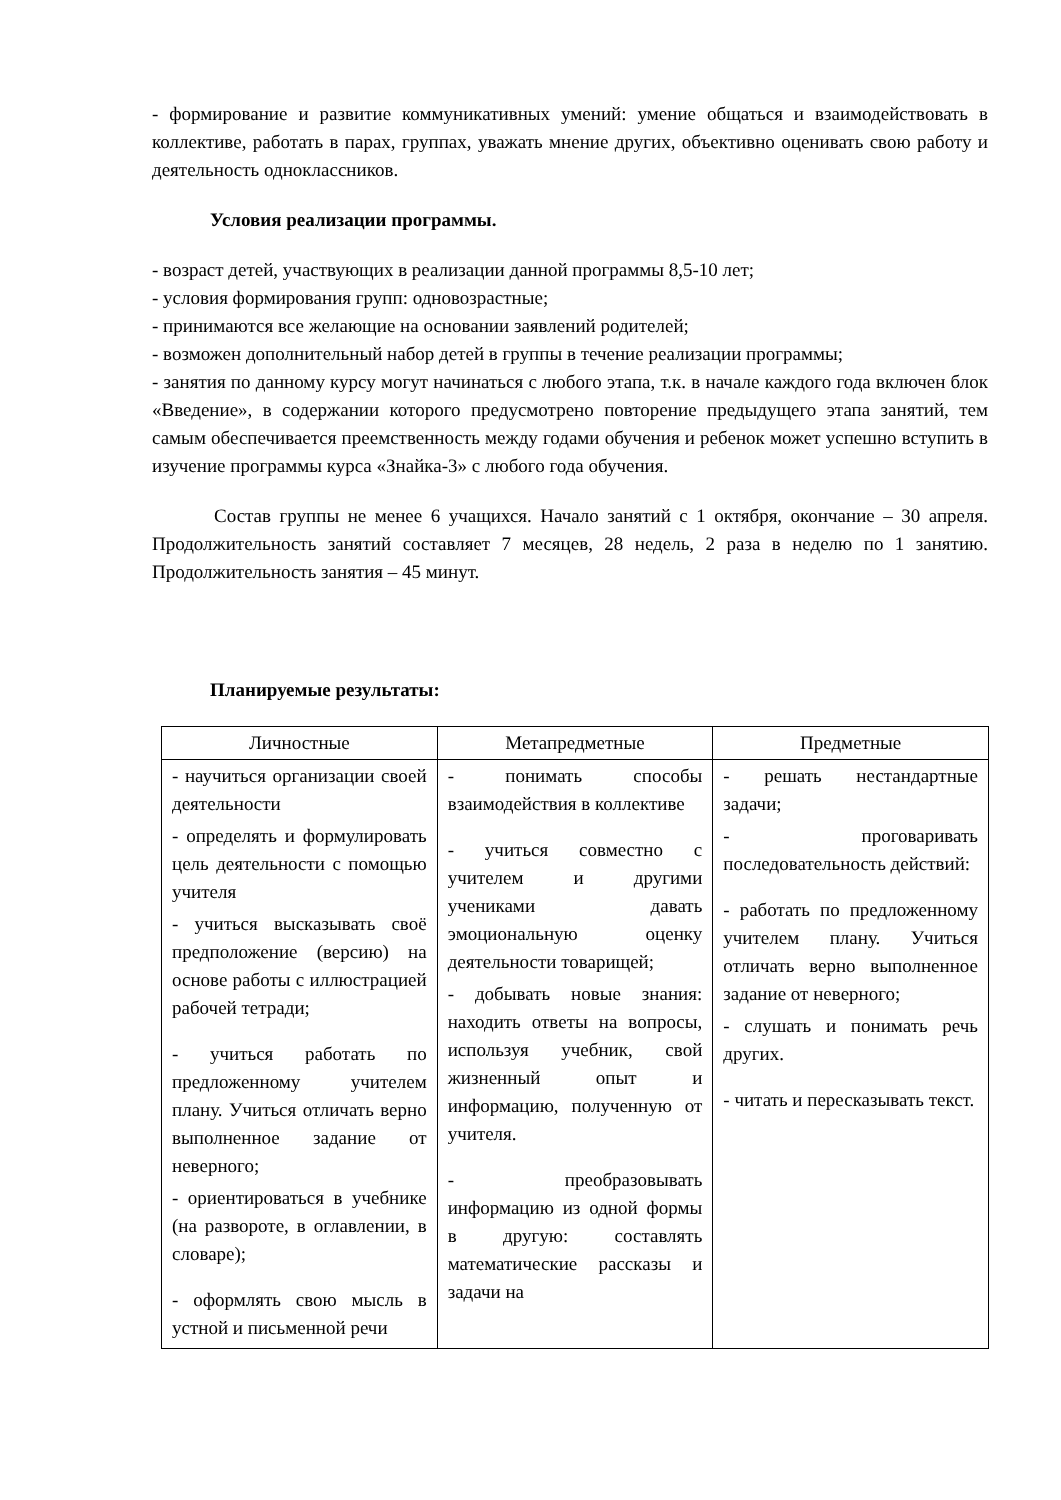- формирование и развитие коммуникативных умений: умение общаться и взаимодействовать в коллективе, работать в парах, группах, уважать мнение других, объективно оценивать свою работу и деятельность одноклассников.
Условия реализации программы.
- возраст детей, участвующих в реализации данной программы 8,5-10 лет;
- условия формирования групп: одновозрастные;
- принимаются все желающие на основании заявлений родителей;
- возможен дополнительный набор детей в группы в течение реализации программы;
- занятия по данному курсу могут начинаться с любого этапа, т.к. в начале каждого года включен блок «Введение», в содержании которого предусмотрено повторение предыдущего этапа занятий, тем самым обеспечивается преемственность между годами обучения и ребенок может успешно вступить в изучение программы курса «Знайка-3» с любого года обучения.
Состав группы не менее 6 учащихся. Начало занятий с 1 октября, окончание – 30 апреля. Продолжительность занятий составляет 7 месяцев, 28 недель, 2 раза в неделю по 1 занятию. Продолжительность занятия – 45 минут.
Планируемые результаты:
| Личностные | Метапредметные | Предметные |
| --- | --- | --- |
| - научиться организации своей деятельности - определять и формулировать цель деятельности с помощью учителя - учиться высказывать своё предположение (версию) на основе работы с иллюстрацией рабочей тетради; - учиться работать по предложенному учителем плану. Учиться отличать верно выполненное задание от неверного; - ориентироваться в учебнике (на развороте, в оглавлении, в словаре); - оформлять свою мысль в устной и письменной речи | - понимать способы взаимодействия в коллективе - учиться совместно с учителем и другими учениками давать эмоциональную оценку деятельности товарищей; - добывать новые знания: находить ответы на вопросы, используя учебник, свой жизненный опыт и информацию, полученную от учителя. - преобразовывать информацию из одной формы в другую: составлять математические рассказы и задачи на | - решать нестандартные задачи; - проговаривать последовательность действий: - работать по предложенному учителем плану. Учиться отличать верно выполненное задание от неверного; - слушать и понимать речь других. - читать и пересказывать текст. |